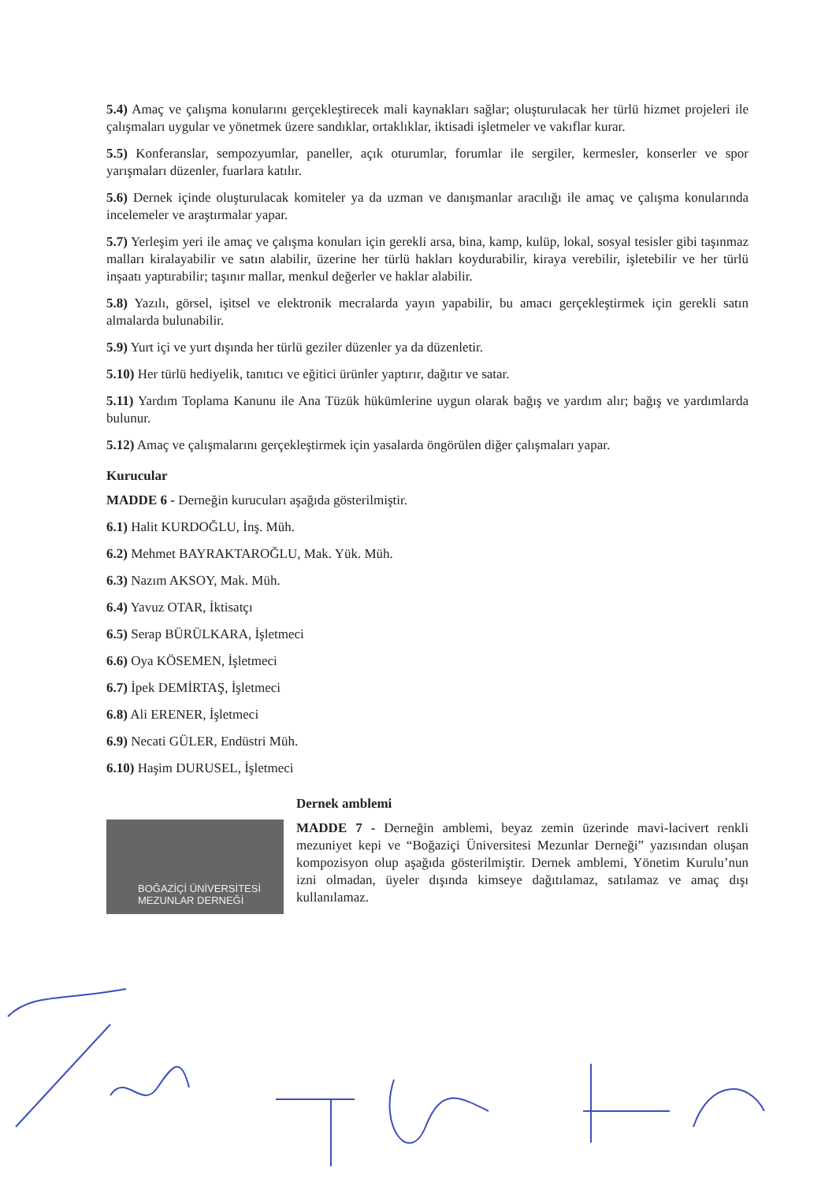5.4) Amaç ve çalışma konularını gerçekleştirecek mali kaynakları sağlar; oluşturulacak her türlü hizmet projeleri ile çalışmaları uygular ve yönetmek üzere sandıklar, ortaklıklar, iktisadi işletmeler ve vakıflar kurar.
5.5) Konferanslar, sempozyumlar, paneller, açık oturumlar, forumlar ile sergiler, kermesler, konserler ve spor yarışmaları düzenler, fuarlara katılır.
5.6) Dernek içinde oluşturulacak komiteler ya da uzman ve danışmanlar aracılığı ile amaç ve çalışma konularında incelemeler ve araştırmalar yapar.
5.7) Yerleşim yeri ile amaç ve çalışma konuları için gerekli arsa, bina, kamp, kulüp, lokal, sosyal tesisler gibi taşınmaz malları kiralayabilir ve satın alabilir, üzerine her türlü hakları koydurabilir, kiraya verebilir, işletebilir ve her türlü inşaatı yaptırabilir; taşınır mallar, menkul değerler ve haklar alabilir.
5.8) Yazılı, görsel, işitsel ve elektronik mecralarda yayın yapabilir, bu amacı gerçekleştirmek için gerekli satın almalarda bulunabilir.
5.9) Yurt içi ve yurt dışında her türlü geziler düzenler ya da düzenletir.
5.10) Her türlü hediyelik, tanıtıcı ve eğitici ürünler yaptırır, dağıtır ve satar.
5.11) Yardım Toplama Kanunu ile Ana Tüzük hükümlerine uygun olarak bağış ve yardım alır; bağış ve yardımlarda bulunur.
5.12) Amaç ve çalışmalarını gerçekleştirmek için yasalarda öngörülen diğer çalışmaları yapar.
Kurucular
MADDE 6 - Derneğin kurucuları aşağıda gösterilmiştir.
6.1) Halit KURDOĞLU, İnş. Müh.
6.2) Mehmet BAYRAKTAROĞLU, Mak. Yük. Müh.
6.3) Nazım AKSOY, Mak. Müh.
6.4) Yavuz OTAR, İktisatçı
6.5) Serap BÜRÜLKARA, İşletmeci
6.6) Oya KÖSEMEN, İşletmeci
6.7) İpek DEMİRTAŞ, İşletmeci
6.8) Ali ERENER, İşletmeci
6.9) Necati GÜLER, Endüstri Müh.
6.10) Haşim DURUSEL, İşletmeci
BOĞAZİÇİ ÜNİVERSİTESİ
MEZUNLAR DERNEĞİ
Dernek amblemi
MADDE 7 - Derneğin amblemi, beyaz zemin üzerinde mavi-lacivert renkli mezuniyet kepi ve “Boğaziçi Üniversitesi Mezunlar Derneği” yazısından oluşan kompozisyon olup aşağıda gösterilmiştir. Dernek amblemi, Yönetim Kurulu’nun izni olmadan, üyeler dışında kimseye dağıtılamaz, satılamaz ve amaç dışı kullanılamaz.